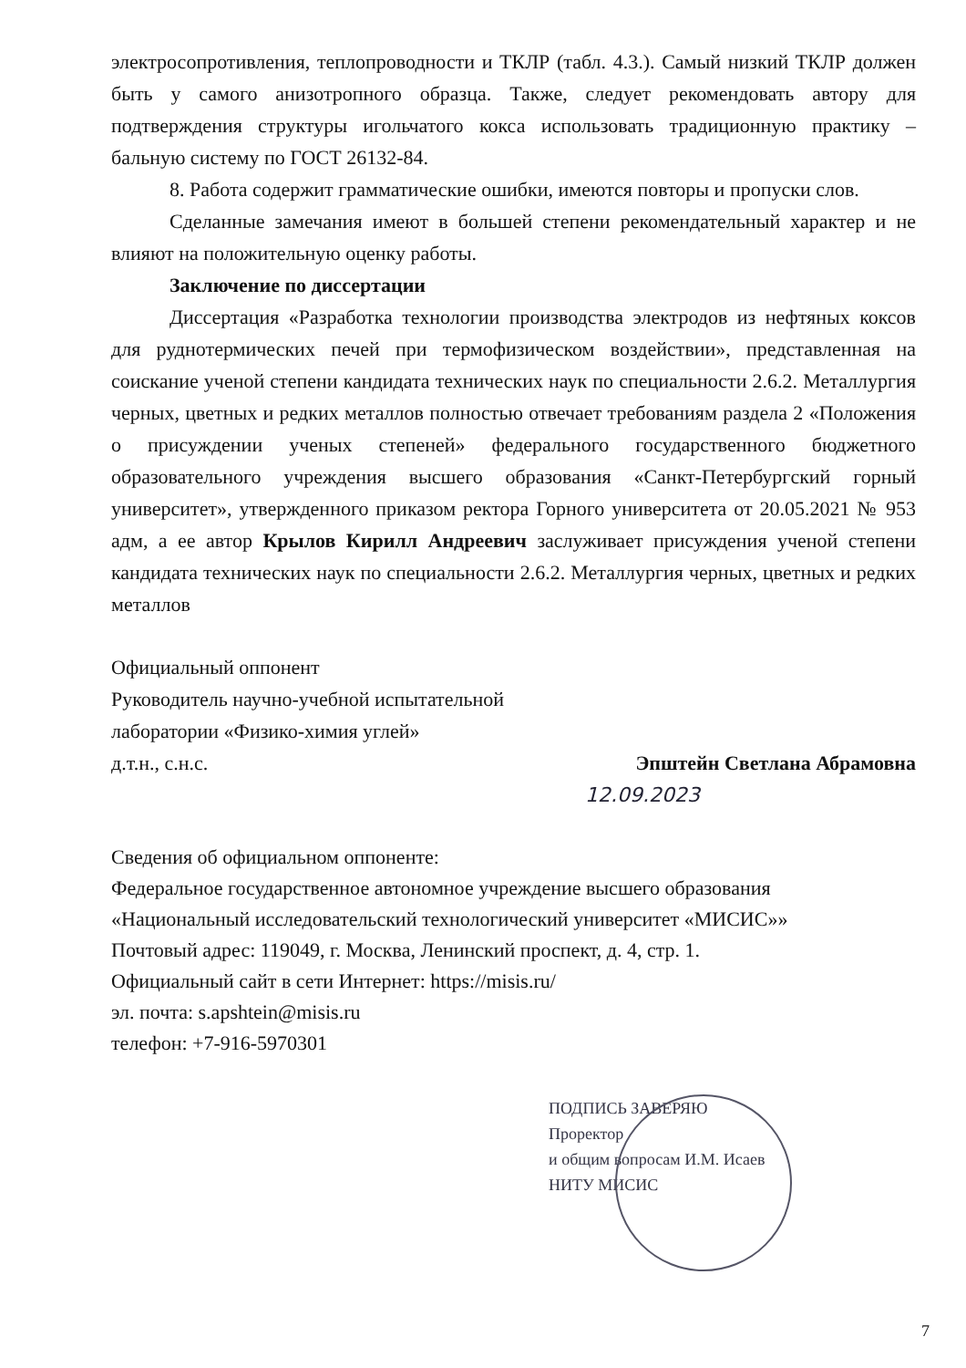электросопротивления, теплопроводности и ТКЛР (табл. 4.3.). Самый низкий ТКЛР должен быть у самого анизотропного образца. Также, следует рекомендовать автору для подтверждения структуры игольчатого кокса использовать традиционную практику – бальную систему по ГОСТ 26132-84.
8. Работа содержит грамматические ошибки, имеются повторы и пропуски слов.
Сделанные замечания имеют в большей степени рекомендательный характер и не влияют на положительную оценку работы.
Заключение по диссертации
Диссертация «Разработка технологии производства электродов из нефтяных коксов для руднотермических печей при термофизическом воздействии», представленная на соискание ученой степени кандидата технических наук по специальности 2.6.2. Металлургия черных, цветных и редких металлов полностью отвечает требованиям раздела 2 «Положения о присуждении ученых степеней» федерального государственного бюджетного образовательного учреждения высшего образования «Санкт-Петербургский горный университет», утвержденного приказом ректора Горного университета от 20.05.2021 № 953 адм, а ее автор Крылов Кирилл Андреевич заслуживает присуждения ученой степени кандидата технических наук по специальности 2.6.2. Металлургия черных, цветных и редких металлов
Официальный оппонент
Руководитель научно-учебной испытательной
лаборатории «Физико-химия углей»
д.т.н., с.н.с. Эпштейн Светлана Абрамовна
12.09.2023
Сведения об официальном оппоненте:
Федеральное государственное автономное учреждение высшего образования
«Национальный исследовательский технологический университет «МИСИС»»
Почтовый адрес: 119049, г. Москва, Ленинский проспект, д. 4, стр. 1.
Официальный сайт в сети Интернет: https://misis.ru/
эл. почта: s.apshtein@misis.ru
телефон: +7-916-5970301
ПОДПИСЬ ЗАВЕРЯЮ
Проректор
и общим вопросам И.М. Исаев
НИТУ МИСИС
7